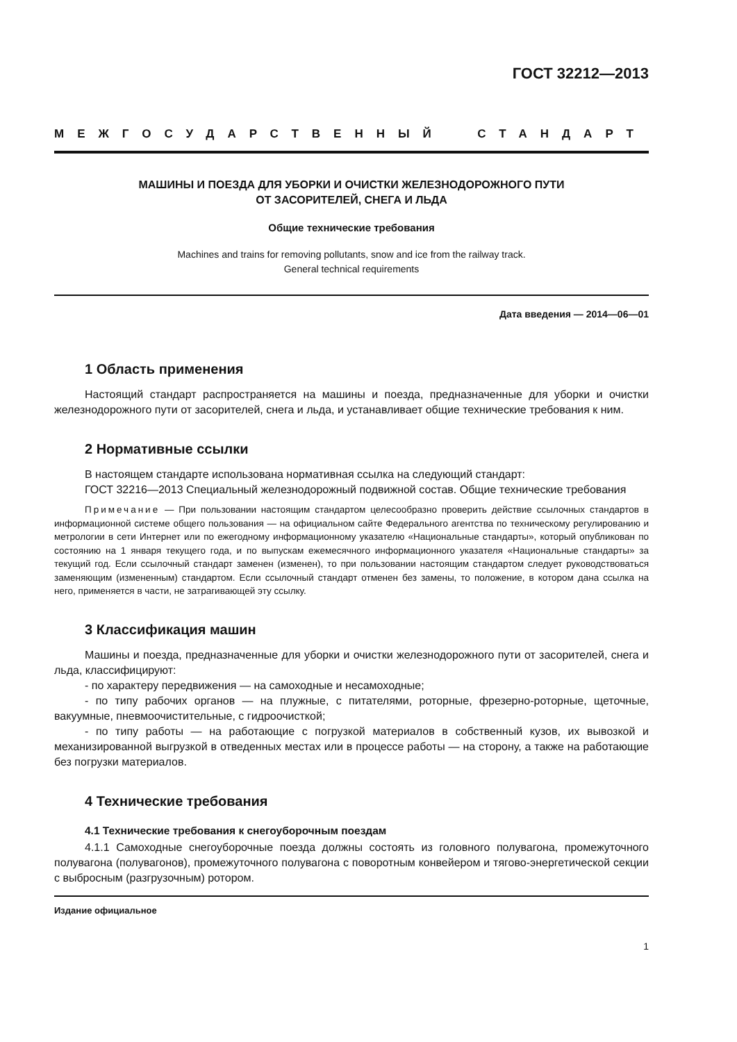ГОСТ 32212—2013
МЕЖГОСУДАРСТВЕННЫЙ СТАНДАРТ
МАШИНЫ И ПОЕЗДА ДЛЯ УБОРКИ И ОЧИСТКИ ЖЕЛЕЗНОДОРОЖНОГО ПУТИ
ОТ ЗАСОРИТЕЛЕЙ, СНЕГА И ЛЬДА
Общие технические требования
Machines and trains for removing pollutants, snow and ice from the railway track.
General technical requirements
Дата введения — 2014—06—01
1 Область применения
Настоящий стандарт распространяется на машины и поезда, предназначенные для уборки и очистки железнодорожного пути от засорителей, снега и льда, и устанавливает общие технические требования к ним.
2 Нормативные ссылки
В настоящем стандарте использована нормативная ссылка на следующий стандарт:
ГОСТ 32216—2013 Специальный железнодорожный подвижной состав. Общие технические требования
Примечание — При пользовании настоящим стандартом целесообразно проверить действие ссылочных стандартов в информационной системе общего пользования — на официальном сайте Федерального агентства по техническому регулированию и метрологии в сети Интернет или по ежегодному информационному указателю «Национальные стандарты», который опубликован по состоянию на 1 января текущего года, и по выпускам ежемесячного информационного указателя «Национальные стандарты» за текущий год. Если ссылочный стандарт заменен (изменен), то при пользовании настоящим стандартом следует руководствоваться заменяющим (измененным) стандартом. Если ссылочный стандарт отменен без замены, то положение, в котором дана ссылка на него, применяется в части, не затрагивающей эту ссылку.
3 Классификация машин
Машины и поезда, предназначенные для уборки и очистки железнодорожного пути от засорителей, снега и льда, классифицируют:
- по характеру передвижения — на самоходные и несамоходные;
- по типу рабочих органов — на плужные, с питателями, роторные, фрезерно-роторные, щеточные, вакуумные, пневмоочистительные, с гидроочисткой;
- по типу работы — на работающие с погрузкой материалов в собственный кузов, их вывозкой и механизированной выгрузкой в отведенных местах или в процессе работы — на сторону, а также на работающие без погрузки материалов.
4 Технические требования
4.1 Технические требования к снегоуборочным поездам
4.1.1 Самоходные снегоуборочные поезда должны состоять из головного полувагона, промежуточного полувагона (полувагонов), промежуточного полувагона с поворотным конвейером и тягово-энергетической секции с выбросным (разгрузочным) ротором.
Издание официальное
1